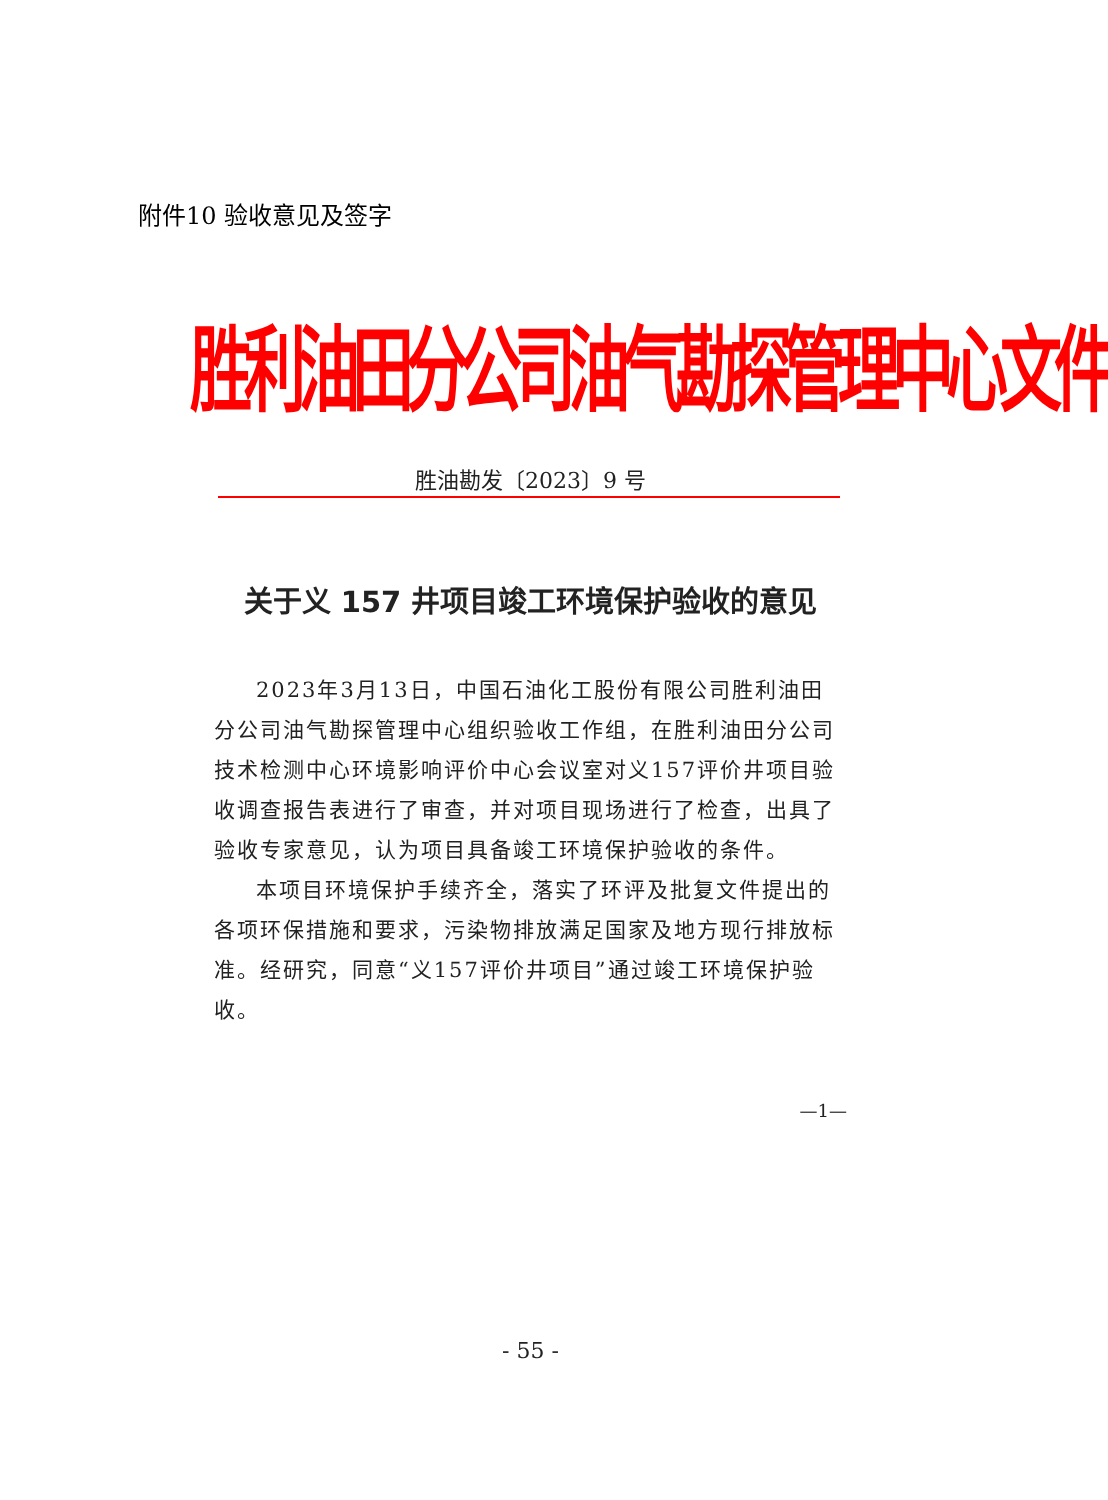附件10 验收意见及签字
胜利油田分公司油气勘探管理中心文件
胜油勘发〔2023〕9 号
关于义 157 井项目竣工环境保护验收的意见
2023年3月13日，中国石油化工股份有限公司胜利油田分公司油气勘探管理中心组织验收工作组，在胜利油田分公司技术检测中心环境影响评价中心会议室对义157评价井项目验收调查报告表进行了审查，并对项目现场进行了检查，出具了验收专家意见，认为项目具备竣工环境保护验收的条件。
本项目环境保护手续齐全，落实了环评及批复文件提出的各项环保措施和要求，污染物排放满足国家及地方现行排放标准。经研究，同意“义157评价井项目”通过竣工环境保护验收。
—1—
- 55 -